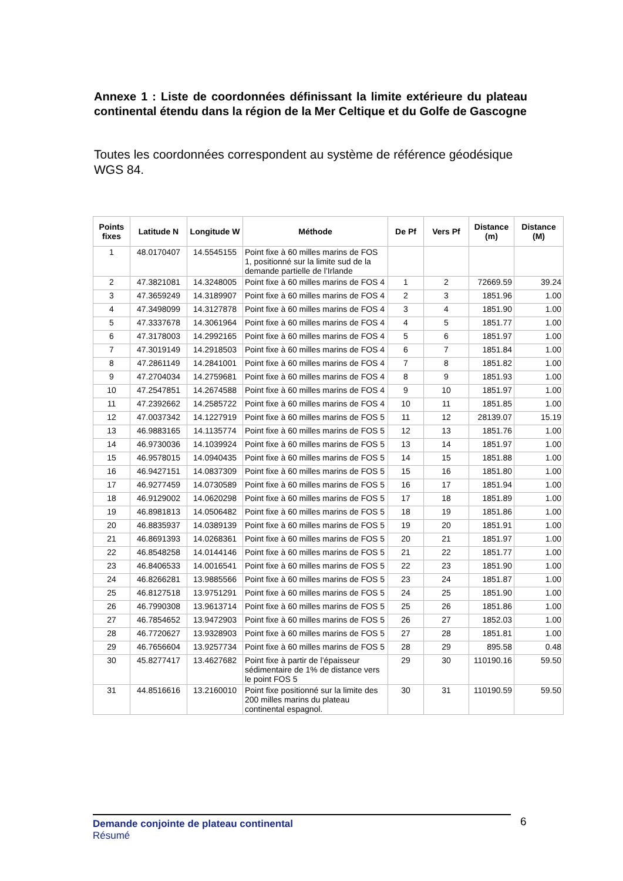Annexe 1 : Liste de coordonnées définissant la limite extérieure du plateau continental étendu dans la région de la Mer Celtique et du Golfe de Gascogne
Toutes les coordonnées correspondent au système de référence géodésique WGS 84.
| Points fixes | Latitude N | Longitude W | Méthode | De Pf | Vers Pf | Distance (m) | Distance (M) |
| --- | --- | --- | --- | --- | --- | --- | --- |
| 1 | 48.0170407 | 14.5545155 | Point fixe à 60 milles marins de FOS 1, positionné sur la limite sud de la demande partielle de l’Irlande | | | | |
| 2 | 47.3821081 | 14.3248005 | Point fixe à 60 milles marins de FOS 4 | 1 | 2 | 72669.59 | 39.24 |
| 3 | 47.3659249 | 14.3189907 | Point fixe à 60 milles marins de FOS 4 | 2 | 3 | 1851.96 | 1.00 |
| 4 | 47.3498099 | 14.3127878 | Point fixe à 60 milles marins de FOS 4 | 3 | 4 | 1851.90 | 1.00 |
| 5 | 47.3337678 | 14.3061964 | Point fixe à 60 milles marins de FOS 4 | 4 | 5 | 1851.77 | 1.00 |
| 6 | 47.3178003 | 14.2992165 | Point fixe à 60 milles marins de FOS 4 | 5 | 6 | 1851.97 | 1.00 |
| 7 | 47.3019149 | 14.2918503 | Point fixe à 60 milles marins de FOS 4 | 6 | 7 | 1851.84 | 1.00 |
| 8 | 47.2861149 | 14.2841001 | Point fixe à 60 milles marins de FOS 4 | 7 | 8 | 1851.82 | 1.00 |
| 9 | 47.2704034 | 14.2759681 | Point fixe à 60 milles marins de FOS 4 | 8 | 9 | 1851.93 | 1.00 |
| 10 | 47.2547851 | 14.2674588 | Point fixe à 60 milles marins de FOS 4 | 9 | 10 | 1851.97 | 1.00 |
| 11 | 47.2392662 | 14.2585722 | Point fixe à 60 milles marins de FOS 4 | 10 | 11 | 1851.85 | 1.00 |
| 12 | 47.0037342 | 14.1227919 | Point fixe à 60 milles marins de FOS 5 | 11 | 12 | 28139.07 | 15.19 |
| 13 | 46.9883165 | 14.1135774 | Point fixe à 60 milles marins de FOS 5 | 12 | 13 | 1851.76 | 1.00 |
| 14 | 46.9730036 | 14.1039924 | Point fixe à 60 milles marins de FOS 5 | 13 | 14 | 1851.97 | 1.00 |
| 15 | 46.9578015 | 14.0940435 | Point fixe à 60 milles marins de FOS 5 | 14 | 15 | 1851.88 | 1.00 |
| 16 | 46.9427151 | 14.0837309 | Point fixe à 60 milles marins de FOS 5 | 15 | 16 | 1851.80 | 1.00 |
| 17 | 46.9277459 | 14.0730589 | Point fixe à 60 milles marins de FOS 5 | 16 | 17 | 1851.94 | 1.00 |
| 18 | 46.9129002 | 14.0620298 | Point fixe à 60 milles marins de FOS 5 | 17 | 18 | 1851.89 | 1.00 |
| 19 | 46.8981813 | 14.0506482 | Point fixe à 60 milles marins de FOS 5 | 18 | 19 | 1851.86 | 1.00 |
| 20 | 46.8835937 | 14.0389139 | Point fixe à 60 milles marins de FOS 5 | 19 | 20 | 1851.91 | 1.00 |
| 21 | 46.8691393 | 14.0268361 | Point fixe à 60 milles marins de FOS 5 | 20 | 21 | 1851.97 | 1.00 |
| 22 | 46.8548258 | 14.0144146 | Point fixe à 60 milles marins de FOS 5 | 21 | 22 | 1851.77 | 1.00 |
| 23 | 46.8406533 | 14.0016541 | Point fixe à 60 milles marins de FOS 5 | 22 | 23 | 1851.90 | 1.00 |
| 24 | 46.8266281 | 13.9885566 | Point fixe à 60 milles marins de FOS 5 | 23 | 24 | 1851.87 | 1.00 |
| 25 | 46.8127518 | 13.9751291 | Point fixe à 60 milles marins de FOS 5 | 24 | 25 | 1851.90 | 1.00 |
| 26 | 46.7990308 | 13.9613714 | Point fixe à 60 milles marins de FOS 5 | 25 | 26 | 1851.86 | 1.00 |
| 27 | 46.7854652 | 13.9472903 | Point fixe à 60 milles marins de FOS 5 | 26 | 27 | 1852.03 | 1.00 |
| 28 | 46.7720627 | 13.9328903 | Point fixe à 60 milles marins de FOS 5 | 27 | 28 | 1851.81 | 1.00 |
| 29 | 46.7656604 | 13.9257734 | Point fixe à 60 milles marins de FOS 5 | 28 | 29 | 895.58 | 0.48 |
| 30 | 45.8277417 | 13.4627682 | Point fixe à partir de l’épaisseur sédimentaire de 1% de distance vers le point FOS 5 | 29 | 30 | 110190.16 | 59.50 |
| 31 | 44.8516616 | 13.2160010 | Point fixe positionné sur la limite des 200 milles marins du plateau continental espagnol. | 30 | 31 | 110190.59 | 59.50 |
Demande conjointe de plateau continental
Résumé
6